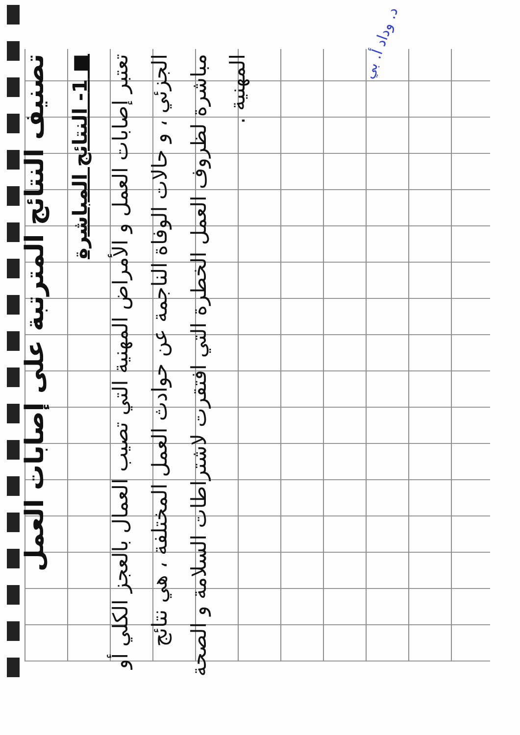د. وداد أ. بي
تصنيف النتائج المترتبة على إصابات العمل
■ 1- النتائج المباشرة
تعتبر إصابات العمل و الأمراض المهنية التي تصيب العمال بالعجز الكلي أو الجزئي ، و حالات الوفاة الناجمة عن حوادث العمل المختلفة ، هي نتائج مباشرة لظروف العمل الخطرة التي افتقرت لاشتراطات السلامة و الصحة المهنية .